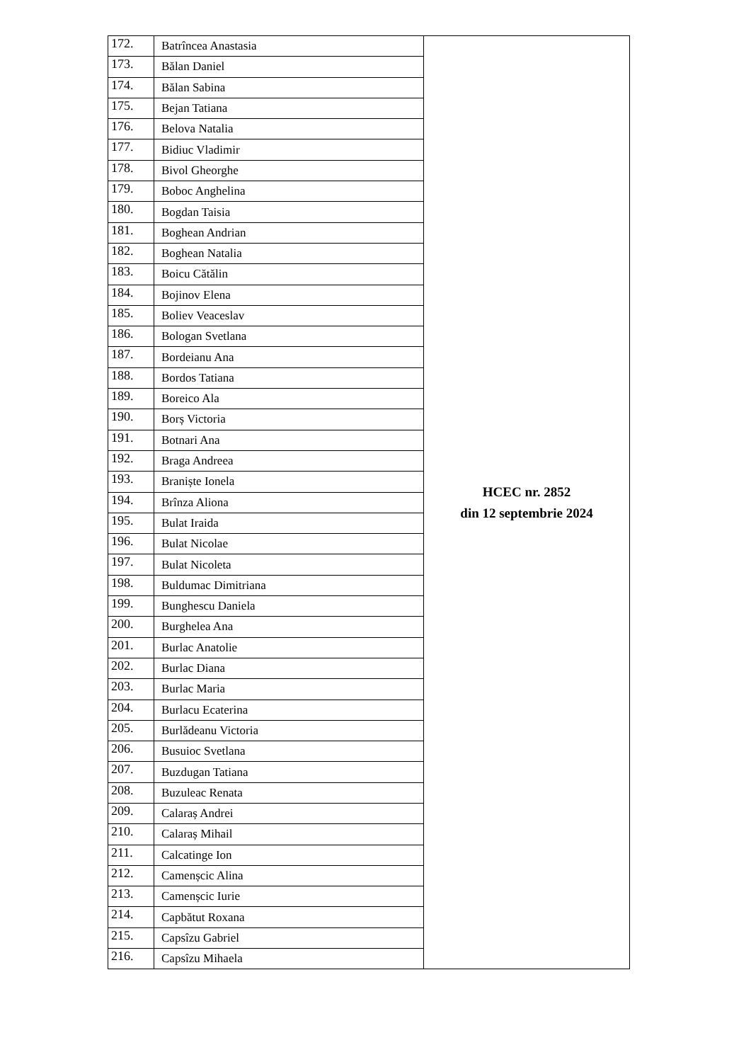| 172. | Batrîncea Anastasia | HCEC nr. 2852 din 12 septembrie 2024 |
| 173. | Bălan Daniel | |
| 174. | Bălan Sabina | |
| 175. | Bejan Tatiana | |
| 176. | Belova Natalia | |
| 177. | Bidiuc Vladimir | |
| 178. | Bivol Gheorghe | |
| 179. | Boboc Anghelina | |
| 180. | Bogdan Taisia | |
| 181. | Boghean Andrian | |
| 182. | Boghean Natalia | |
| 183. | Boicu Cătălin | |
| 184. | Bojinov Elena | |
| 185. | Boliev Veaceslav | |
| 186. | Bologan Svetlana | |
| 187. | Bordeianu Ana | |
| 188. | Bordos Tatiana | |
| 189. | Boreico Ala | |
| 190. | Borș Victoria | |
| 191. | Botnari Ana | |
| 192. | Braga Andreea | |
| 193. | Braniște Ionela | |
| 194. | Brînza Aliona | |
| 195. | Bulat Iraida | |
| 196. | Bulat Nicolae | |
| 197. | Bulat Nicoleta | |
| 198. | Buldumac Dimitriana | |
| 199. | Bunghescu Daniela | |
| 200. | Burghelea Ana | |
| 201. | Burlac Anatolie | |
| 202. | Burlac Diana | |
| 203. | Burlac Maria | |
| 204. | Burlacu Ecaterina | |
| 205. | Burlădeanu Victoria | |
| 206. | Busuioc Svetlana | |
| 207. | Buzdugan Tatiana | |
| 208. | Buzuleac Renata | |
| 209. | Calaraș Andrei | |
| 210. | Calaraș Mihail | |
| 211. | Calcatinge Ion | |
| 212. | Camenșcic Alina | |
| 213. | Camenșcic Iurie | |
| 214. | Capbătut Roxana | |
| 215. | Capsîzu Gabriel | |
| 216. | Capsîzu Mihaela | |